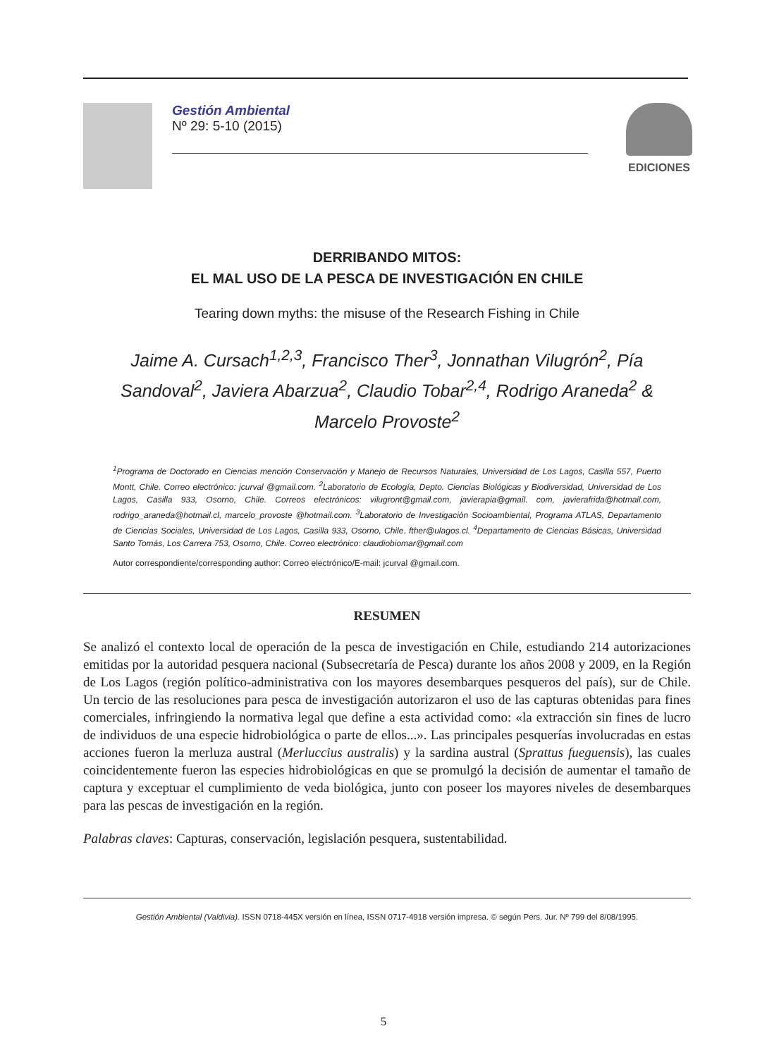Gestión Ambiental
Nº 29: 5-10 (2015)
EDICIONES
DERRIBANDO MITOS:
EL MAL USO DE LA PESCA DE INVESTIGACIÓN EN CHILE
Tearing down myths: the misuse of the Research Fishing in Chile
Jaime A. Cursach<sup>1,2,3</sup>, Francisco Ther<sup>3</sup>, Jonnathan Vilugrón<sup>2</sup>, Pía Sandoval<sup>2</sup>, Javiera Abarzua<sup>2</sup>, Claudio Tobar<sup>2,4</sup>, Rodrigo Araneda<sup>2</sup> & Marcelo Provoste<sup>2</sup>
<sup>1</sup> Programa de Doctorado en Ciencias mención Conservación y Manejo de Recursos Naturales, Universidad de Los Lagos, Casilla 557, Puerto Montt, Chile. Correo electrónico: jcurval @gmail.com. <sup>2</sup>Laboratorio de Ecología, Depto. Ciencias Biológicas y Biodiversidad, Universidad de Los Lagos, Casilla 933, Osorno, Chile. Correos electrónicos: vilugront@gmail.com, javierapia@gmail. com, javierafrida@hotmail.com, rodrigo_araneda@hotmail.cl, marcelo_provoste @hotmail.com. <sup>3</sup>Laboratorio de Investigación Socioambiental, Programa ATLAS, Departamento de Ciencias Sociales, Universidad de Los Lagos, Casilla 933, Osorno, Chile. fther@ulagos.cl. <sup>4</sup>Departamento de Ciencias Básicas, Universidad Santo Tomás, Los Carrera 753, Osorno, Chile. Correo electrónico: claudiobiomar@gmail.com
Autor correspondiente/corresponding author: Correo electrónico/E-mail: jcurval @gmail.com.
RESUMEN
Se analizó el contexto local de operación de la pesca de investigación en Chile, estudiando 214 autorizaciones emitidas por la autoridad pesquera nacional (Subsecretaría de Pesca) durante los años 2008 y 2009, en la Región de Los Lagos (región político-administrativa con los mayores desembarques pesqueros del país), sur de Chile. Un tercio de las resoluciones para pesca de investigación autorizaron el uso de las capturas obtenidas para fines comerciales, infringiendo la normativa legal que define a esta actividad como: «la extracción sin fines de lucro de individuos de una especie hidrobiológica o parte de ellos...». Las principales pesquerías involucradas en estas acciones fueron la merluza austral (Merluccius australis) y la sardina austral (Sprattus fueguensis), las cuales coincidentemente fueron las especies hidrobiológicas en que se promulgó la decisión de aumentar el tamaño de captura y exceptuar el cumplimiento de veda biológica, junto con poseer los mayores niveles de desembarques para las pescas de investigación en la región.
Palabras claves: Capturas, conservación, legislación pesquera, sustentabilidad.
Gestión Ambiental (Valdivia). ISSN 0718-445X versión en línea, ISSN 0717-4918 versión impresa. © según Pers. Jur. Nº 799 del 8/08/1995.
5